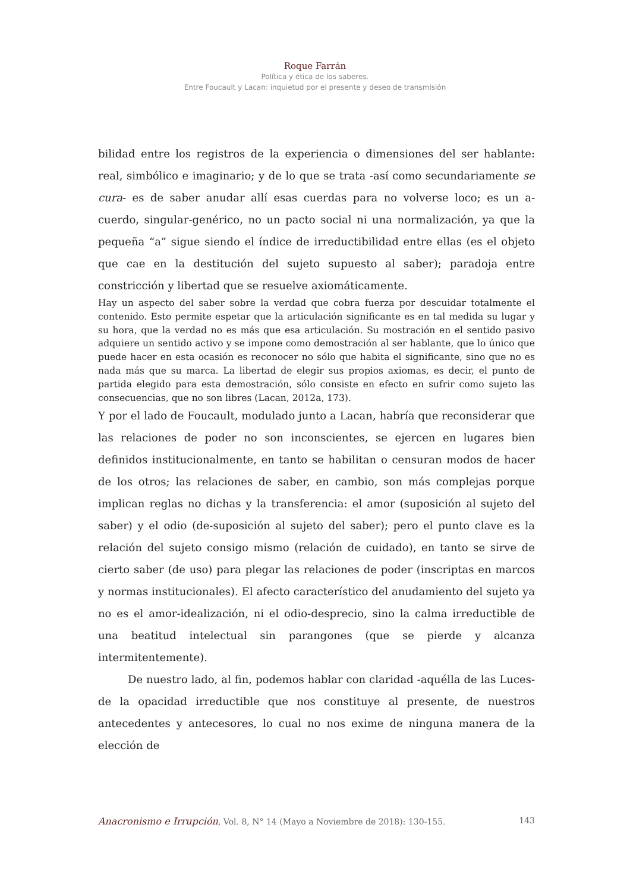Roque Farrán
Política y ética de los saberes.
Entre Foucault y Lacan: inquietud por el presente y deseo de transmisión
bilidad entre los registros de la experiencia o dimensiones del ser hablante: real, simbólico e imaginario; y de lo que se trata -así como secundariamente se cura- es de saber anudar allí esas cuerdas para no volverse loco; es un a-cuerdo, singular-genérico, no un pacto social ni una normalización, ya que la pequeña “a” sigue siendo el índice de irreductibilidad entre ellas (es el objeto que cae en la destitución del sujeto supuesto al saber); paradoja entre constricción y libertad que se resuelve axiomáticamente.
Hay un aspecto del saber sobre la verdad que cobra fuerza por descuidar totalmente el contenido. Esto permite espetar que la articulación significante es en tal medida su lugar y su hora, que la verdad no es más que esa articulación. Su mostración en el sentido pasivo adquiere un sentido activo y se impone como demostración al ser hablante, que lo único que puede hacer en esta ocasión es reconocer no sólo que habita el significante, sino que no es nada más que su marca. La libertad de elegir sus propios axiomas, es decir, el punto de partida elegido para esta demostración, sólo consiste en efecto en sufrir como sujeto las consecuencias, que no son libres (Lacan, 2012a, 173).
Y por el lado de Foucault, modulado junto a Lacan, habría que reconsiderar que las relaciones de poder no son inconscientes, se ejercen en lugares bien definidos institucionalmente, en tanto se habilitan o censuran modos de hacer de los otros; las relaciones de saber, en cambio, son más complejas porque implican reglas no dichas y la transferencia: el amor (suposición al sujeto del saber) y el odio (de-suposición al sujeto del saber); pero el punto clave es la relación del sujeto consigo mismo (relación de cuidado), en tanto se sirve de cierto saber (de uso) para plegar las relaciones de poder (inscriptas en marcos y normas institucionales). El afecto característico del anudamiento del sujeto ya no es el amor-idealización, ni el odio-desprecio, sino la calma irreductible de una beatitud intelectual sin parangones (que se pierde y alcanza intermitentemente).
De nuestro lado, al fin, podemos hablar con claridad -aquélla de las Luces- de la opacidad irreductible que nos constituye al presente, de nuestros antecedentes y antecesores, lo cual no nos exime de ninguna manera de la elección de
Anacronismo e Irrupción, Vol. 8, N° 14 (Mayo a Noviembre de 2018): 130-155. 143